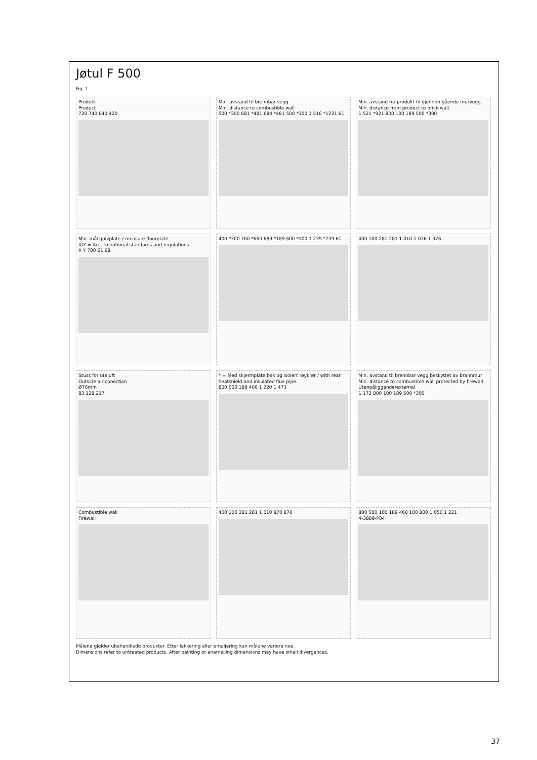Jøtul F 500
Fig. 1
Produkt
Product
720 740 640 420
Min. avstand til brennbar vegg
Min. distance to combustible wall
500 *300 681 *481 684 *481 500 *300 1 516 *1231 61
Min. avstand fra produkt til gjennomgående murvegg.
Min. distance from product to brick wall.
1 521 *921 800 100 189 500 *300
Min. mål gulvplate / measure floorplate
X/Y = Acc. to national standards and regulations
X Y 700 61 68
400 *300 760 *660 689 *189 600 *100 1 239 *739 61
400 100 281 281 1 010 1 076 1 076
Stuss for uteluft
Outside air conection
Ø76mm
83 128 217
* = Med skjermplate bak og isolert røykrør / with rear heatshield and insulated flue pipe.
800 500 189 460 1 220 1 473
Min. avstand til brennbar vegg beskyttet av brannmur
Min. distance to combustible wall protected by firewall
Utenpåliggende/external
1 172 800 100 189 500 *300
Combustible wall
Firewall
400 100 281 281 1 010 870 870
800 500 100 189 460 100 800 1 050 1 221
4-3889-P04
Målene gjelder ubehandlede produkter. Etter lakkering eller emaljering kan målene variere noe.
Dimensions refer to untreated products. After painting or enamelling dimensions may have small divergences.
37